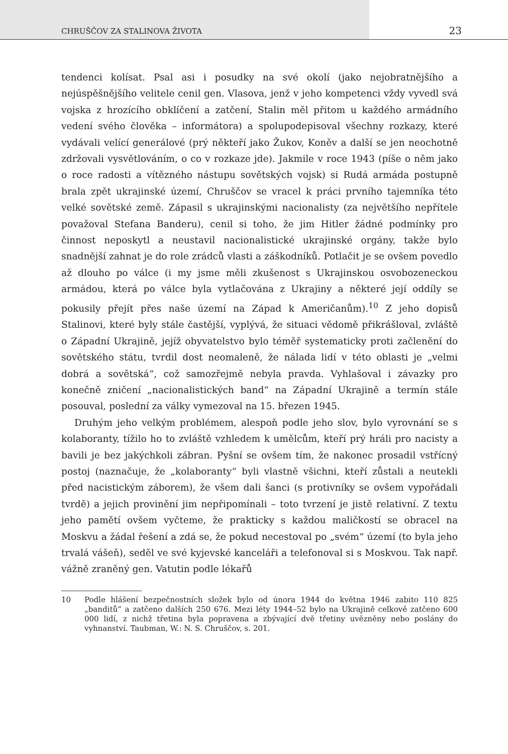CHRUŠČOV ZA STALINOVA ŽIVOTA 23
tendenci kolísat. Psal asi i posudky na své okolí (jako nejobratnějšího a nejúspěšnějšího velitele cenil gen. Vlasova, jenž v jeho kompetenci vždy vyvedl svá vojska z hrozícího obklíčení a zatčení, Stalin měl přitom u každého armádního vedení svého člověka – informátora) a spolupodepisoval všechny rozkazy, které vydávali velící generálové (prý někteří jako Žukov, Koněv a další se jen neochotně zdržovali vysvětlováním, o co v rozkaze jde). Jakmile v roce 1943 (píše o něm jako o roce radosti a vítězného nástupu sovětských vojsk) si Rudá armáda postupně brala zpět ukrajinské území, Chruščov se vracel k práci prvního tajemníka této velké sovětské země. Zápasil s ukrajinskými nacionalisty (za největšího nepřítele považoval Stefana Banderu), cenil si toho, že jim Hitler žádné podmínky pro činnost neposkytl a neustavil nacionalistické ukrajinské orgány, takže bylo snadnější zahnat je do role zrádců vlasti a záškodníků. Potlačit je se ovšem povedlo až dlouho po válce (i my jsme měli zkušenost s Ukrajinskou osvobozeneckou armádou, která po válce byla vytlačována z Ukrajiny a některé její oddíly se pokusily přejít přes naše území na Západ k Američanům).<sup>10</sup> Z jeho dopisů Stalinovi, které byly stále častější, vyplývá, že situaci vědomě přikrášloval, zvláště o Západní Ukrajině, jejíž obyvatelstvo bylo téměř systematicky proti začlenění do sovětského státu, tvrdil dost neomaleně, že nálada lidí v této oblasti je „velmi dobrá a sovětská“, což samozřejmě nebyla pravda. Vyhlašoval i závazky pro konečně zničení „nacionalistických band“ na Západní Ukrajině a termín stále posouval, poslední za války vymezoval na 15. březen 1945.
Druhým jeho velkým problémem, alespoň podle jeho slov, bylo vyrovnání se s kolaboranty, tížilo ho to zvláště vzhledem k umělcům, kteří prý hráli pro nacisty a bavili je bez jakýchkoli zábran. Pyšní se ovšem tím, že nakonec prosadil vstřícný postoj (naznačuje, že „kolaboranty“ byli vlastně všichni, kteří zůstali a neutekli před nacistickým záborem), že všem dali šanci (s protivníky se ovšem vypořádali tvrdě) a jejich provinění jim nepřipomínali – toto tvrzení je jistě relativní. Z textu jeho pamětí ovšem vyčteme, že prakticky s každou maličkostí se obracel na Moskvu a žádal řešení a zdá se, že pokud necestoval po „svém“ území (to byla jeho trvalá vášeň), seděl ve své kyjevské kanceláři a telefonoval si s Moskvou. Tak např. vážně zraněný gen. Vatutin podle lékařů
10 Podle hlášení bezpečnostních složek bylo od února 1944 do května 1946 zabito 110 825 „banditů“ a zatčeno dalších 250 676. Mezi léty 1944–52 bylo na Ukrajině celkově zatčeno 600 000 lidí, z nichž třetina byla popravena a zbývající dvě třetiny uvězněny nebo poslány do vyhnanství. Taubman, W.: N. S. Chruščov, s. 201.